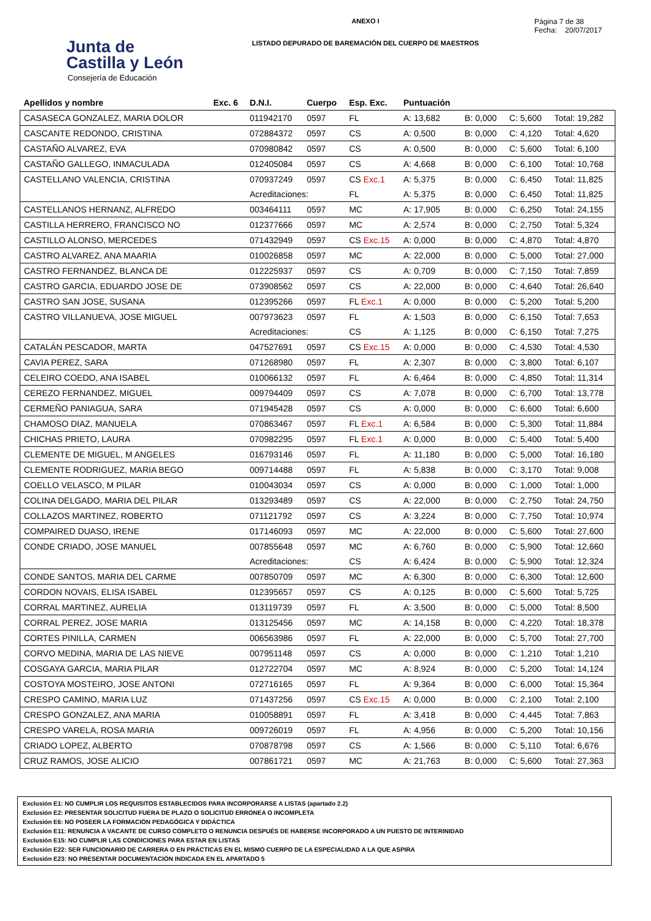Junta de
Castilla y León
Consejería de Educación
ANEXO I
LISTADO DEPURADO DE BAREMACIÓN DEL CUERPO DE MAESTROS
Página 7 de 38
Fecha: 20/07/2017
| Apellidos y nombre | Exc. 6 | D.N.I. | Cuerpo | Esp. Exc. | Puntuación | | | |
| --- | --- | --- | --- | --- | --- | --- | --- | --- |
| CASASECA GONZALEZ, MARIA DOLOR | | 011942170 | 0597 | FL | A: 13,682 | B: 0,000 | C: 5,600 | Total: 19,282 |
| CASCANTE REDONDO, CRISTINA | | 072884372 | 0597 | CS | A: 0,500 | B: 0,000 | C: 4,120 | Total: 4,620 |
| CASTAÑO ALVAREZ, EVA | | 070980842 | 0597 | CS | A: 0,500 | B: 0,000 | C: 5,600 | Total: 6,100 |
| CASTAÑO GALLEGO, INMACULADA | | 012405084 | 0597 | CS | A: 4,668 | B: 0,000 | C: 6,100 | Total: 10,768 |
| CASTELLANO VALENCIA, CRISTINA | | 070937249 | 0597 | CS Exc.1 | A: 5,375 | B: 0,000 | C: 6,450 | Total: 11,825 |
| | | Acreditaciones: | | FL | A: 5,375 | B: 0,000 | C: 6,450 | Total: 11,825 |
| CASTELLANOS HERNANZ, ALFREDO | | 003464111 | 0597 | MC | A: 17,905 | B: 0,000 | C: 6,250 | Total: 24,155 |
| CASTILLA HERRERO, FRANCISCO NO | | 012377666 | 0597 | MC | A: 2,574 | B: 0,000 | C: 2,750 | Total: 5,324 |
| CASTILLO ALONSO, MERCEDES | | 071432949 | 0597 | CS Exc.15 | A: 0,000 | B: 0,000 | C: 4,870 | Total: 4,870 |
| CASTRO ALVAREZ, ANA MAARIA | | 010026858 | 0597 | MC | A: 22,000 | B: 0,000 | C: 5,000 | Total: 27,000 |
| CASTRO FERNANDEZ, BLANCA DE | | 012225937 | 0597 | CS | A: 0,709 | B: 0,000 | C: 7,150 | Total: 7,859 |
| CASTRO GARCIA, EDUARDO JOSE DE | | 073908562 | 0597 | CS | A: 22,000 | B: 0,000 | C: 4,640 | Total: 26,640 |
| CASTRO SAN JOSE, SUSANA | | 012395266 | 0597 | FL Exc.1 | A: 0,000 | B: 0,000 | C: 5,200 | Total: 5,200 |
| CASTRO VILLANUEVA, JOSE MIGUEL | | 007973623 | 0597 | FL | A: 1,503 | B: 0,000 | C: 6,150 | Total: 7,653 |
| | | Acreditaciones: | | CS | A: 1,125 | B: 0,000 | C: 6,150 | Total: 7,275 |
| CATALÁN PESCADOR, MARTA | | 047527691 | 0597 | CS Exc.15 | A: 0,000 | B: 0,000 | C: 4,530 | Total: 4,530 |
| CAVIA PEREZ, SARA | | 071268980 | 0597 | FL | A: 2,307 | B: 0,000 | C: 3,800 | Total: 6,107 |
| CELEIRO COEDO, ANA ISABEL | | 010066132 | 0597 | FL | A: 6,464 | B: 0,000 | C: 4,850 | Total: 11,314 |
| CEREZO FERNANDEZ, MIGUEL | | 009794409 | 0597 | CS | A: 7,078 | B: 0,000 | C: 6,700 | Total: 13,778 |
| CERMEÑO PANIAGUA, SARA | | 071945428 | 0597 | CS | A: 0,000 | B: 0,000 | C: 6,600 | Total: 6,600 |
| CHAMOSO DIAZ, MANUELA | | 070863467 | 0597 | FL Exc.1 | A: 6,584 | B: 0,000 | C: 5,300 | Total: 11,884 |
| CHICHAS PRIETO, LAURA | | 070982295 | 0597 | FL Exc.1 | A: 0,000 | B: 0,000 | C: 5,400 | Total: 5,400 |
| CLEMENTE DE MIGUEL, M ANGELES | | 016793146 | 0597 | FL | A: 11,180 | B: 0,000 | C: 5,000 | Total: 16,180 |
| CLEMENTE RODRIGUEZ, MARIA BEGO | | 009714488 | 0597 | FL | A: 5,838 | B: 0,000 | C: 3,170 | Total: 9,008 |
| COELLO VELASCO, M PILAR | | 010043034 | 0597 | CS | A: 0,000 | B: 0,000 | C: 1,000 | Total: 1,000 |
| COLINA DELGADO, MARIA DEL PILAR | | 013293489 | 0597 | CS | A: 22,000 | B: 0,000 | C: 2,750 | Total: 24,750 |
| COLLAZOS MARTINEZ, ROBERTO | | 071121792 | 0597 | CS | A: 3,224 | B: 0,000 | C: 7,750 | Total: 10,974 |
| COMPAIRED DUASO, IRENE | | 017146093 | 0597 | MC | A: 22,000 | B: 0,000 | C: 5,600 | Total: 27,600 |
| CONDE CRIADO, JOSE MANUEL | | 007855648 | 0597 | MC | A: 6,760 | B: 0,000 | C: 5,900 | Total: 12,660 |
| | | Acreditaciones: | | CS | A: 6,424 | B: 0,000 | C: 5,900 | Total: 12,324 |
| CONDE SANTOS, MARIA DEL CARME | | 007850709 | 0597 | MC | A: 6,300 | B: 0,000 | C: 6,300 | Total: 12,600 |
| CORDON NOVAIS, ELISA ISABEL | | 012395657 | 0597 | CS | A: 0,125 | B: 0,000 | C: 5,600 | Total: 5,725 |
| CORRAL MARTINEZ, AURELIA | | 013119739 | 0597 | FL | A: 3,500 | B: 0,000 | C: 5,000 | Total: 8,500 |
| CORRAL PEREZ, JOSE MARIA | | 013125456 | 0597 | MC | A: 14,158 | B: 0,000 | C: 4,220 | Total: 18,378 |
| CORTES PINILLA, CARMEN | | 006563986 | 0597 | FL | A: 22,000 | B: 0,000 | C: 5,700 | Total: 27,700 |
| CORVO MEDINA, MARIA DE LAS NIEVE | | 007951148 | 0597 | CS | A: 0,000 | B: 0,000 | C: 1,210 | Total: 1,210 |
| COSGAYA GARCIA, MARIA PILAR | | 012722704 | 0597 | MC | A: 8,924 | B: 0,000 | C: 5,200 | Total: 14,124 |
| COSTOYA MOSTEIRO, JOSE ANTONI | | 072716165 | 0597 | FL | A: 9,364 | B: 0,000 | C: 6,000 | Total: 15,364 |
| CRESPO CAMINO, MARIA LUZ | | 071437256 | 0597 | CS Exc.15 | A: 0,000 | B: 0,000 | C: 2,100 | Total: 2,100 |
| CRESPO GONZALEZ, ANA MARIA | | 010058891 | 0597 | FL | A: 3,418 | B: 0,000 | C: 4,445 | Total: 7,863 |
| CRESPO VARELA, ROSA MARIA | | 009726019 | 0597 | FL | A: 4,956 | B: 0,000 | C: 5,200 | Total: 10,156 |
| CRIADO LOPEZ, ALBERTO | | 070878798 | 0597 | CS | A: 1,566 | B: 0,000 | C: 5,110 | Total: 6,676 |
| CRUZ RAMOS, JOSE ALICIO | | 007861721 | 0597 | MC | A: 21,763 | B: 0,000 | C: 5,600 | Total: 27,363 |
Exclusión E1: NO CUMPLIR LOS REQUISITOS ESTABLECIDOS PARA INCORPORARSE A LISTAS (apartado 2.2)
Exclusión E2: PRESENTAR SOLICITUD FUERA DE PLAZO O SOLICITUD ERRONEA O INCOMPLETA
Exclusión E6: NO POSEER LA FORMACIÓN PEDAGÓGICA Y DIDÁCTICA
Exclusión E11: RENUNCIA A VACANTE DE CURSO COMPLETO O RENUNCIA DESPUÉS DE HABERSE INCORPORADO A UN PUESTO DE INTERINIDAD
Exclusión E15: NO CUMPLIR LAS CONDICIONES PARA ESTAR EN LISTAS
Exclusión E22: SER FUNCIONARIO DE CARRERA O EN PRÁCTICAS EN EL MISMO CUERPO DE LA ESPECIALIDAD A LA QUE ASPIRA
Exclusión E23: NO PRESENTAR DOCUMENTACIÓN INDICADA EN EL APARTADO 5